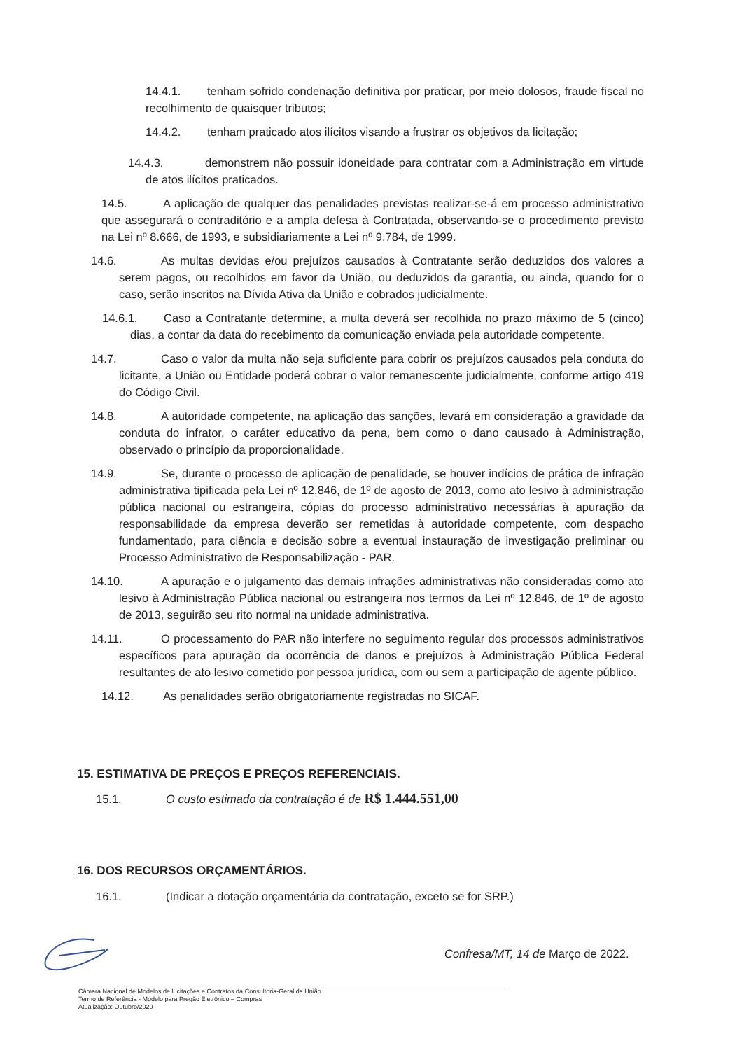14.4.1. tenham sofrido condenação definitiva por praticar, por meio dolosos, fraude fiscal no recolhimento de quaisquer tributos;
14.4.2. tenham praticado atos ilícitos visando a frustrar os objetivos da licitação;
14.4.3. demonstrem não possuir idoneidade para contratar com a Administração em virtude de atos ilícitos praticados.
14.5. A aplicação de qualquer das penalidades previstas realizar-se-á em processo administrativo que assegurará o contraditório e a ampla defesa à Contratada, observando-se o procedimento previsto na Lei nº 8.666, de 1993, e subsidiariamente a Lei nº 9.784, de 1999.
14.6. As multas devidas e/ou prejuízos causados à Contratante serão deduzidos dos valores a serem pagos, ou recolhidos em favor da União, ou deduzidos da garantia, ou ainda, quando for o caso, serão inscritos na Dívida Ativa da União e cobrados judicialmente.
14.6.1. Caso a Contratante determine, a multa deverá ser recolhida no prazo máximo de 5 (cinco) dias, a contar da data do recebimento da comunicação enviada pela autoridade competente.
14.7. Caso o valor da multa não seja suficiente para cobrir os prejuízos causados pela conduta do licitante, a União ou Entidade poderá cobrar o valor remanescente judicialmente, conforme artigo 419 do Código Civil.
14.8. A autoridade competente, na aplicação das sanções, levará em consideração a gravidade da conduta do infrator, o caráter educativo da pena, bem como o dano causado à Administração, observado o princípio da proporcionalidade.
14.9. Se, durante o processo de aplicação de penalidade, se houver indícios de prática de infração administrativa tipificada pela Lei nº 12.846, de 1º de agosto de 2013, como ato lesivo à administração pública nacional ou estrangeira, cópias do processo administrativo necessárias à apuração da responsabilidade da empresa deverão ser remetidas à autoridade competente, com despacho fundamentado, para ciência e decisão sobre a eventual instauração de investigação preliminar ou Processo Administrativo de Responsabilização - PAR.
14.10. A apuração e o julgamento das demais infrações administrativas não consideradas como ato lesivo à Administração Pública nacional ou estrangeira nos termos da Lei nº 12.846, de 1º de agosto de 2013, seguirão seu rito normal na unidade administrativa.
14.11. O processamento do PAR não interfere no seguimento regular dos processos administrativos específicos para apuração da ocorrência de danos e prejuízos à Administração Pública Federal resultantes de ato lesivo cometido por pessoa jurídica, com ou sem a participação de agente público.
14.12. As penalidades serão obrigatoriamente registradas no SICAF.
15. ESTIMATIVA DE PREÇOS E PREÇOS REFERENCIAIS.
15.1. O custo estimado da contratação é de R$ 1.444.551,00
16. DOS RECURSOS ORÇAMENTÁRIOS.
16.1. (Indicar a dotação orçamentária da contratação, exceto se for SRP.)
Confresa/MT, 14 de Março de 2022.
Câmara Nacional de Modelos de Licitações e Contratos da Consultoria-Geral da União
Termo de Referência - Modelo para Pregão Eletrônico – Compras
Atualização: Outubro/2020